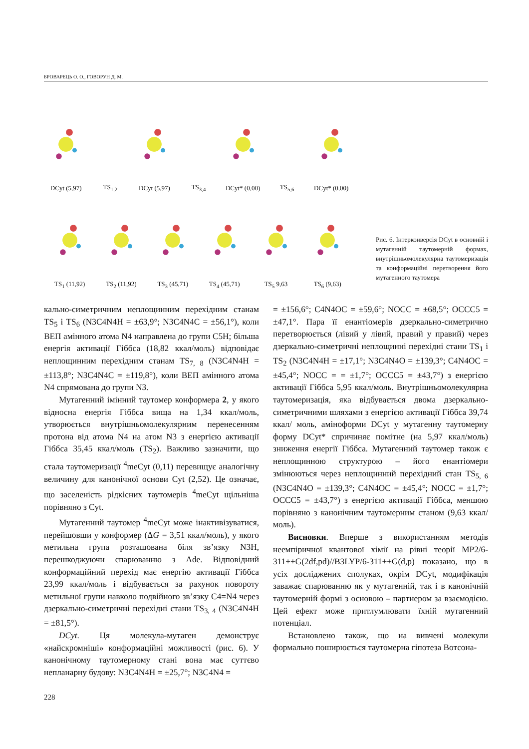БРОВАРЕЦЬ О. О., ГОВОРУН Д. М.
DCyt (5,97)
TS<sub>1,2</sub>
DCyt (5,97)
TS<sub>3,4</sub>
DCyt* (0,00)
TS<sub>5,6</sub>
DCyt* (0,00)
TS<sub>1</sub> (11,92)
TS<sub>2</sub> (11,92)
TS<sub>3</sub> (45,71)
TS<sub>4</sub> (45,71)
TS<sub>5</sub> 9,63
TS<sub>6</sub> (9,63)
Рис. 6. Інтерконверсія DCyt в основній і мутагенній таутомерній формах, внутрішньомолекулярна таутомеризація та конформаційні перетворення його мутагенного таутомера
кально-симетричним неплощинним перехідним станам TS<sub>5</sub> і TS<sub>6</sub> (N3C4N4H = ±63,9°; N3C4N4C = ±56,1°), коли ВЕП амінного атома N4 направлена до групи C5H; більша енергія активації Гіббса (18,82 ккал/моль) відповідає неплощинним перехідним станам TS<sub>7, 8</sub> (N3C4N4H = ±113,8°; N3C4N4C = ±119,8°), коли ВЕП амінного атома N4 спрямована до групи N3.
Мутагенний імінний таутомер конформера 2, у якого відносна енергія Гіббса вища на 1,34 ккал/моль, утворюється внутрішньомолекулярним перенесенням протона від атома N4 на атом N3 з енергією активації Гіббса 35,45 ккал/моль (TS<sub>2</sub>). Важливо зазначити, що стала таутомеризації <sup>4</sup>meCyt (0,11) перевищує аналогічну величину для канонічної основи Cyt (2,52). Це означає, що заселеність рідкісних таутомерів <sup>4</sup>meCyt щільніша порівняно з Cyt.
Мутагенний таутомер <sup>4</sup>meCyt може інактивізуватися, перейшовши у конформер (ΔG = 3,51 ккал/моль), у якого метильна група розташована біля зв’язку N3H, перешкоджуючи спарюванню з Ade. Відповідний конформаційний перехід має енергію активації Гіббса 23,99 ккал/моль і відбувається за рахунок повороту метильної групи навколо подвійного зв’язку C4=N4 через дзеркально-симетричні перехідні стани TS<sub>3, 4</sub> (N3C4N4H = ±81,5°).
DCyt. Ця молекула-мутаген демонструє «найскромніші» конформаційні можливості (рис. 6). У канонічному таутомерному стані вона має суттєво непланарну будову: N3C4N4H = ±25,7°; N3C4N4 =
= ±156,6°; C4N4OC = ±59,6°; NOCC = ±68,5°; OCCC5 = ±47,1°. Пара її енантіомерів дзеркально-симетрично перетворюється (лівий у лівий, правий у правий) через дзеркально-симетричні неплощинні перехідні стани TS<sub>1</sub> і TS<sub>2</sub> (N3C4N4H = ±17,1°; N3C4N4O = ±139,3°; C4N4OC = ±45,4°; NOCC = = ±1,7°; OCCC5 = ±43,7°) з енергією активації Гіббса 5,95 ккал/моль. Внутрішньомолекулярна таутомеризація, яка відбувається двома дзеркально-симетричними шляхами з енергією активації Гіббса 39,74 ккал/ моль, аміноформи DCyt у мутагенну таутомерну форму DCyt* спричиняє помітне (на 5,97 ккал/моль) зниження енергії Гіббса. Мутагенний таутомер також є неплощинною структурою – його енантіомери змінюються через неплощинний перехідний стан TS<sub>5, 6</sub> (N3C4N4O = ±139,3°; C4N4OC = ±45,4°; NOCC = ±1,7°; OCCC5 = ±43,7°) з енергією активації Гіббса, меншою порівняно з канонічним таутомерним станом (9,63 ккал/моль).
Висновки. Вперше з використанням методів неемпіричної квантової хімії на рівні теорії MP2/6-311++G(2df,pd)//B3LYP/6-311++G(d,p) показано, що в усіх досліджених сполуках, окрім DCyt, модифікація заважає спарюванню як у мутагенній, так і в канонічній таутомерній формі з основою – партнером за взаємодією. Цей ефект може притлумлювати їхній мутагенний потенціал.
Встановлено також, що на вивчені молекули формально поширюється таутомерна гіпотеза Вотсона-
228